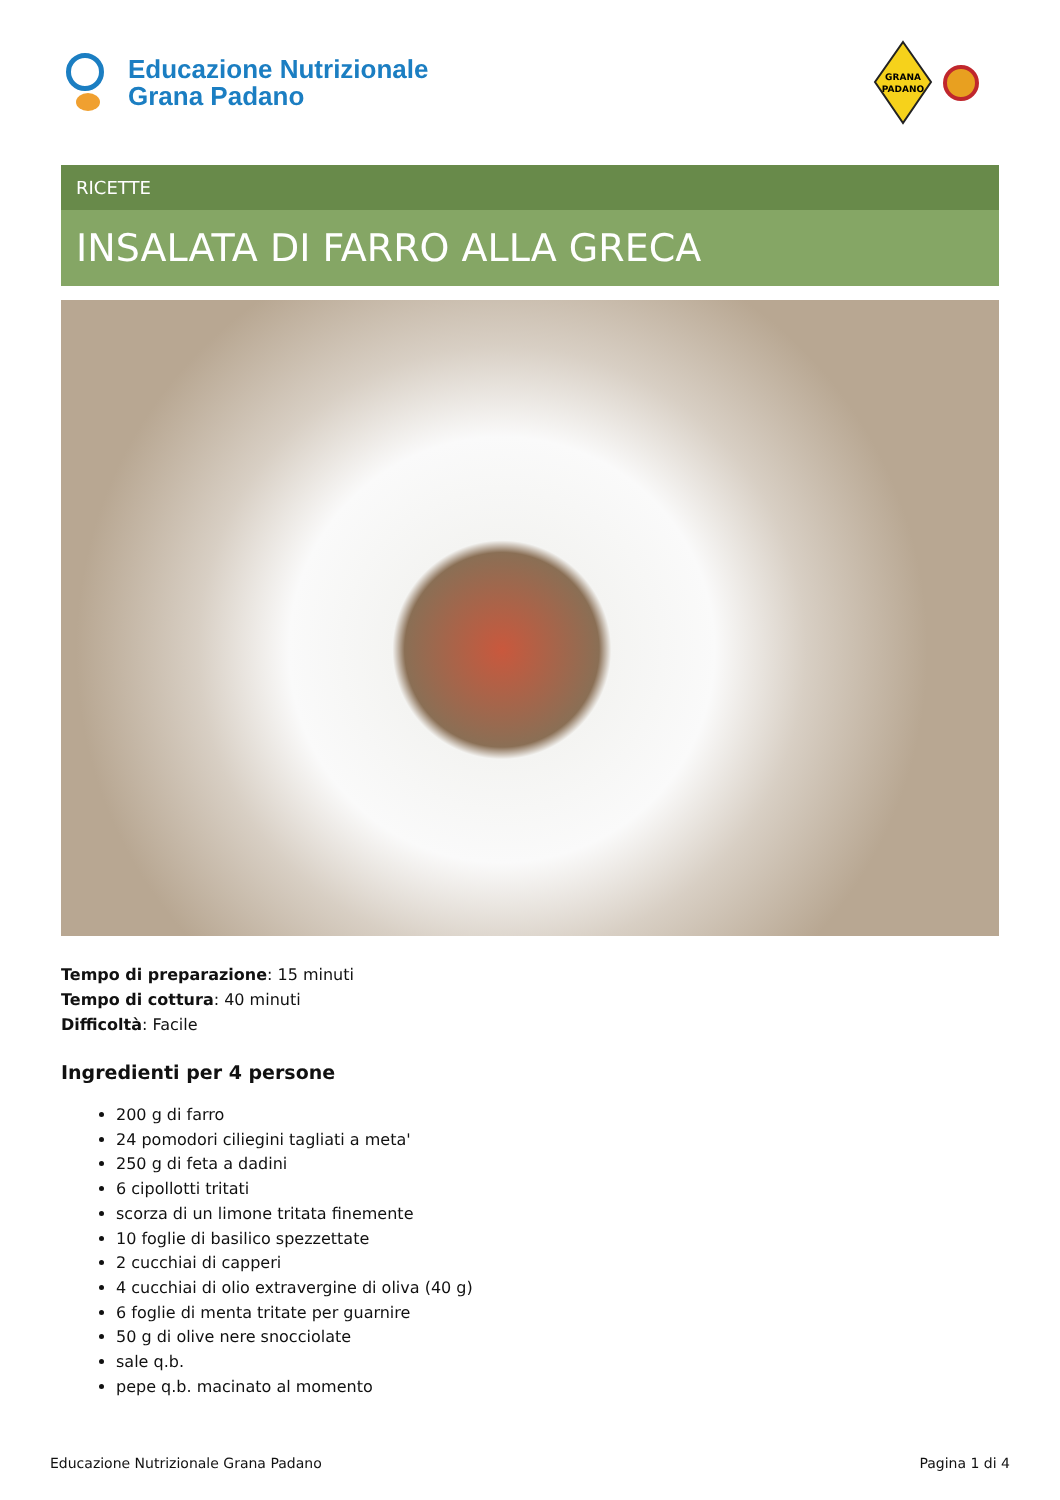Educazione Nutrizionale
Grana Padano
GRANA
PADANO
RICETTE
INSALATA DI FARRO ALLA GRECA
Tempo di preparazione: 15 minuti
Tempo di cottura: 40 minuti
Difficoltà: Facile
Ingredienti per 4 persone
200 g di farro
24 pomodori ciliegini tagliati a meta'
250 g di feta a dadini
6 cipollotti tritati
scorza di un limone tritata finemente
10 foglie di basilico spezzettate
2 cucchiai di capperi
4 cucchiai di olio extravergine di oliva (40 g)
6 foglie di menta tritate per guarnire
50 g di olive nere snocciolate
sale q.b.
pepe q.b. macinato al momento
Educazione Nutrizionale Grana Padano Pagina 1 di 4